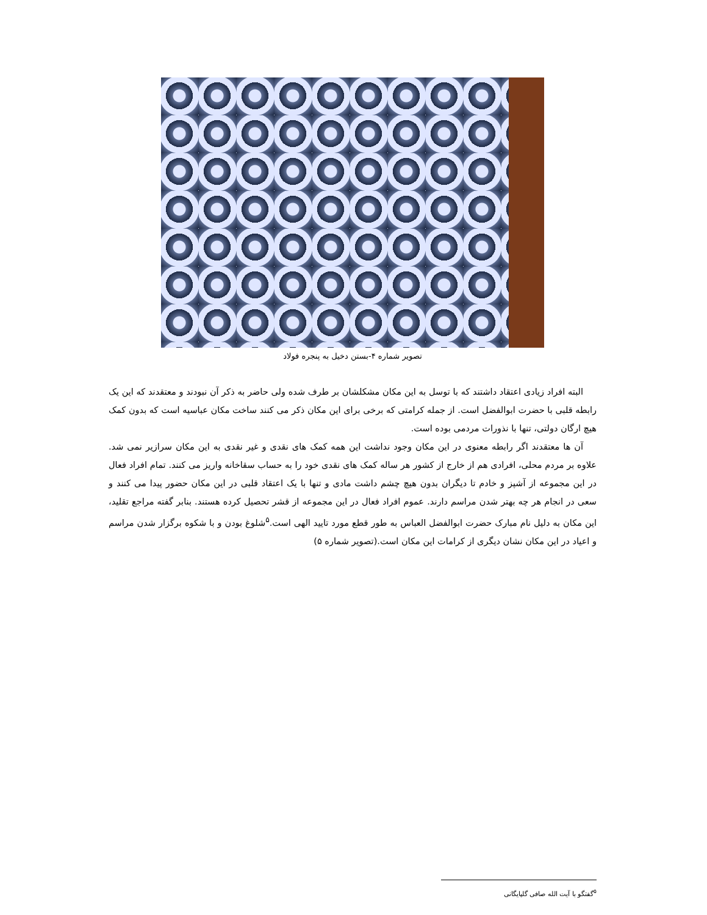تصویر شماره ۴-بستن دخیل به پنجره فولاد
البته افراد زیادی اعتقاد داشتند که با توسل به این مکان مشکلشان بر طرف شده ولی حاضر به ذکر آن نبودند و معتقدند که این یک رابطه قلبی با حضرت ابوالفضل است. از جمله کرامتی که برخی برای این مکان ذکر می کنند ساخت مکان عباسیه است که بدون کمک هیچ ارگان دولتی، تنها با نذورات مردمی بوده است.
آن ها معتقدند اگر رابطه معنوی در این مکان وجود نداشت این همه کمک های نقدی و غیر نقدی به این مکان سرازیر نمی شد. علاوه بر مردم محلی، افرادی هم از خارج از کشور هر ساله کمک های نقدی خود را به حساب سقاخانه واریز می کنند. تمام افراد فعال در این مجموعه از آشپز و خادم تا دیگران بدون هیچ چشم داشت مادی و تنها با یک اعتقاد قلبی در این مکان حضور پیدا می کنند و سعی در انجام هر چه بهتر شدن مراسم دارند. عموم افراد فعال در این مجموعه از قشر تحصیل کرده هستند. بنابر گفته مراجع تقلید، این مکان به دلیل نام مبارک حضرت ابوالفضل العباس به طور قطع مورد تایید الهی است.<sup>۵</sup>شلوغ بودن و با شکوه برگزار شدن مراسم و اعیاد در این مکان نشان دیگری از کرامات این مکان است.(تصویر شماره ۵)
<sup>۵</sup> گفتگو با آیت الله صافی گلپایگانی